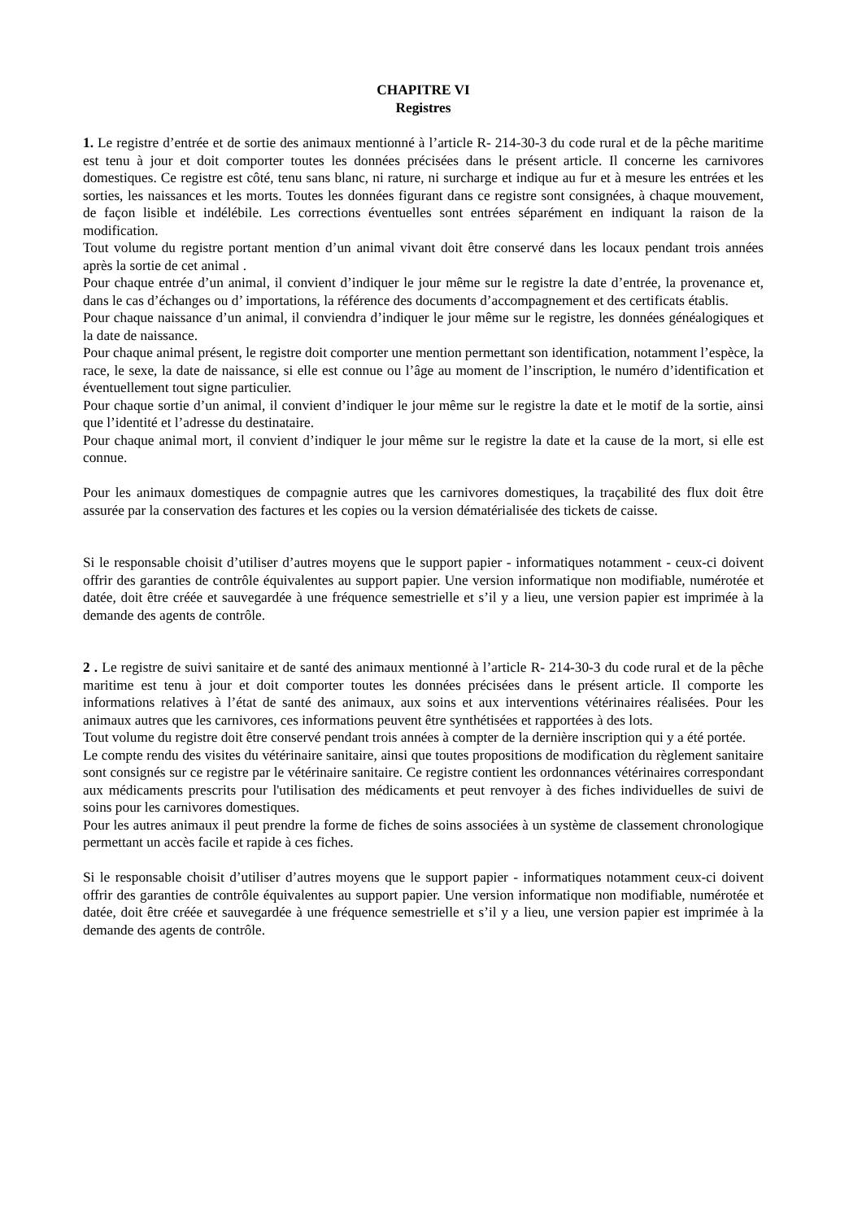CHAPITRE VI
Registres
1. Le registre d’entrée et de sortie des animaux mentionné à l’article R- 214-30-3 du code rural et de la pêche maritime est tenu à jour et doit comporter toutes les données précisées dans le présent article. Il concerne les carnivores domestiques. Ce registre est côté, tenu sans blanc, ni rature, ni surcharge et indique au fur et à mesure les entrées et les sorties, les naissances et les morts. Toutes les données figurant dans ce registre sont consignées, à chaque mouvement, de façon lisible et indélébile. Les corrections éventuelles sont entrées séparément en indiquant la raison de la modification.
Tout volume du registre portant mention d’un animal vivant doit être conservé dans les locaux pendant trois années après la sortie de cet animal .
Pour chaque entrée d’un animal, il convient d’indiquer le jour même sur le registre la date d’entrée, la provenance et, dans le cas d’échanges ou d’ importations, la référence des documents d’accompagnement et des certificats établis.
Pour chaque naissance d’un animal, il conviendra d’indiquer le jour même sur le registre, les données généalogiques et la date de naissance.
Pour chaque animal présent, le registre doit comporter une mention permettant son identification, notamment l’espèce, la race, le sexe, la date de naissance, si elle est connue ou l’âge au moment de l’inscription, le numéro d’identification et éventuellement tout signe particulier.
Pour chaque sortie d’un animal, il convient d’indiquer le jour même sur le registre la date et le motif de la sortie, ainsi que l’identité et l’adresse du destinataire.
Pour chaque animal mort, il convient d’indiquer le jour même sur le registre la date et la cause de la mort, si elle est connue.
Pour les animaux domestiques de compagnie autres que les carnivores domestiques, la traçabilité des flux doit être assurée par la conservation des factures et les copies ou la version dématérialisée des tickets de caisse.
Si le responsable choisit d’utiliser d’autres moyens que le support papier - informatiques notamment - ceux-ci doivent offrir des garanties de contrôle équivalentes au support papier. Une version informatique non modifiable, numérotée et datée, doit être créée et sauvegardée à une fréquence semestrielle et s’il y a lieu, une version papier est imprimée à la demande des agents de contrôle.
2 . Le registre de suivi sanitaire et de santé des animaux mentionné à l’article R- 214-30-3 du code rural et de la pêche maritime est tenu à jour et doit comporter toutes les données précisées dans le présent article. Il comporte les informations relatives à l’état de santé des animaux, aux soins et aux interventions vétérinaires réalisées. Pour les animaux autres que les carnivores, ces informations peuvent être synthétisées et rapportées à des lots.
Tout volume du registre doit être conservé pendant trois années à compter de la dernière inscription qui y a été portée.
Le compte rendu des visites du vétérinaire sanitaire, ainsi que toutes propositions de modification du règlement sanitaire sont consignés sur ce registre par le vétérinaire sanitaire. Ce registre contient les ordonnances vétérinaires correspondant aux médicaments prescrits pour l'utilisation des médicaments et peut renvoyer à des fiches individuelles de suivi de soins pour les carnivores domestiques.
Pour les autres animaux il peut prendre la forme de fiches de soins associées à un système de classement chronologique permettant un accès facile et rapide à ces fiches.
Si le responsable choisit d’utiliser d’autres moyens que le support papier - informatiques notamment ceux-ci doivent offrir des garanties de contrôle équivalentes au support papier. Une version informatique non modifiable, numérotée et datée, doit être créée et sauvegardée à une fréquence semestrielle et s’il y a lieu, une version papier est imprimée à la demande des agents de contrôle.